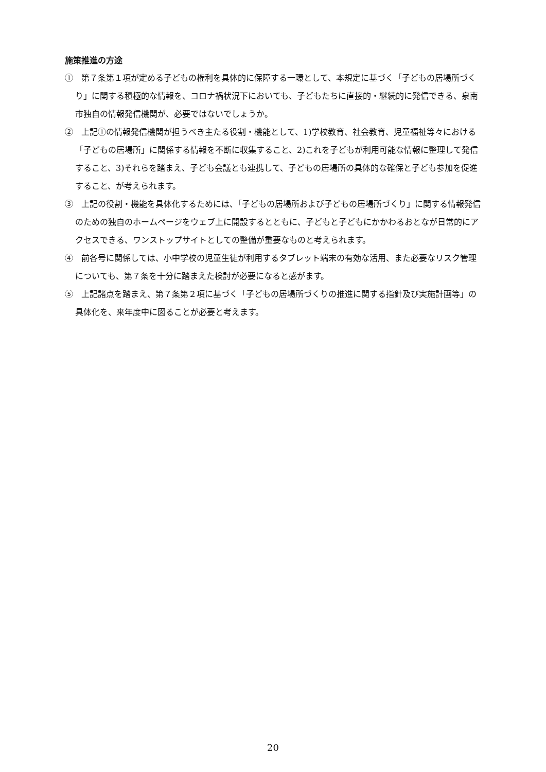施策推進の方途
①　第７条第１項が定める子どもの権利を具体的に保障する一環として、本規定に基づく「子どもの居場所づくり」に関する積極的な情報を、コロナ禍状況下においても、子どもたちに直接的・継続的に発信できる、泉南市独自の情報発信機関が、必要ではないでしょうか。
②　上記①の情報発信機関が担うべき主たる役割・機能として、1)学校教育、社会教育、児童福祉等々における「子どもの居場所」に関係する情報を不断に収集すること、2)これを子どもが利用可能な情報に整理して発信すること、3)それらを踏まえ、子ども会議とも連携して、子どもの居場所の具体的な確保と子ども参加を促進すること、が考えられます。
③　上記の役割・機能を具体化するためには、「子どもの居場所および子どもの居場所づくり」に関する情報発信のための独自のホームページをウェブ上に開設するとともに、子どもと子どもにかかわるおとなが日常的にアクセスできる、ワンストップサイトとしての整備が重要なものと考えられます。
④　前各号に関係しては、小中学校の児童生徒が利用するタブレット端末の有効な活用、また必要なリスク管理についても、第７条を十分に踏まえた検討が必要になると感がます。
⑤　上記諸点を踏まえ、第７条第２項に基づく「子どもの居場所づくりの推進に関する指針及び実施計画等」の具体化を、来年度中に図ることが必要と考えます。
20